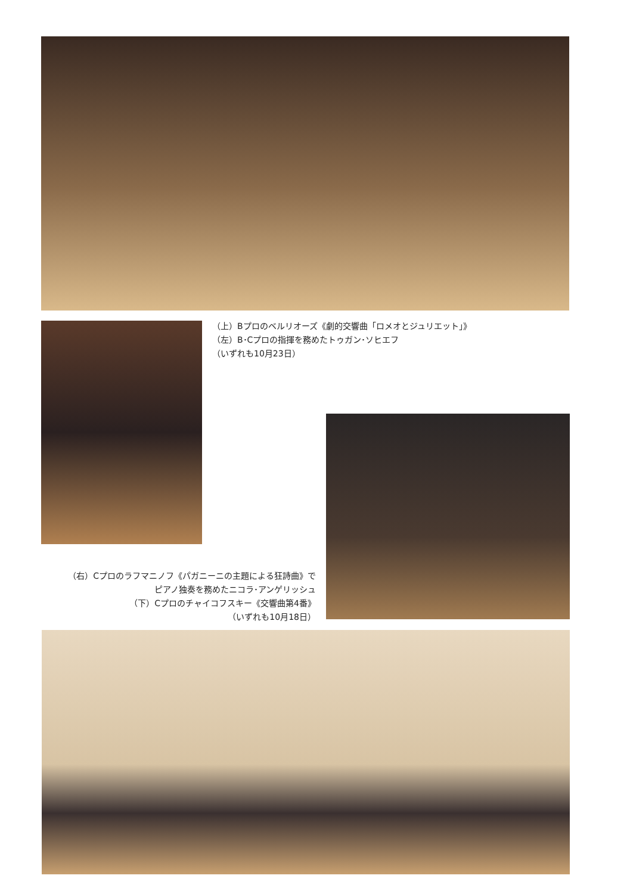（上）Bプロのベルリオーズ《劇的交響曲「ロメオとジュリエット」》
（左）B･Cプロの指揮を務めたトゥガン･ソヒエフ
（いずれも10月23日）
（右）Cプロのラフマニノフ《パガニーニの主題による狂詩曲》で
ピアノ独奏を務めたニコラ･アンゲリッシュ
（下）Cプロのチャイコフスキー《交響曲第4番》
（いずれも10月18日）